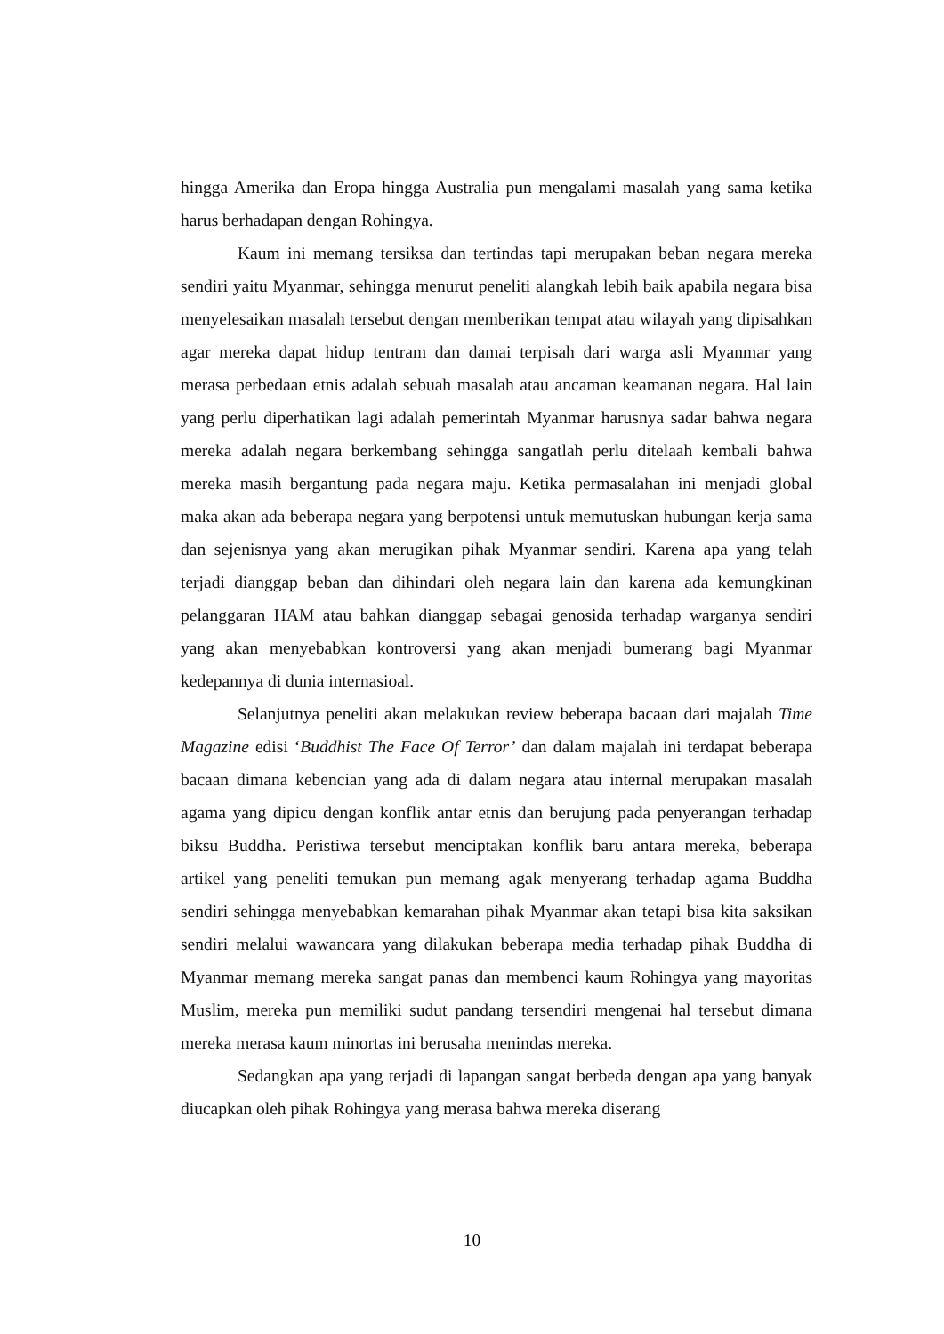hingga Amerika dan Eropa hingga Australia pun mengalami masalah yang sama ketika harus berhadapan dengan Rohingya.
Kaum ini memang tersiksa dan tertindas tapi merupakan beban negara mereka sendiri yaitu Myanmar, sehingga menurut peneliti alangkah lebih baik apabila negara bisa menyelesaikan masalah tersebut dengan memberikan tempat atau wilayah yang dipisahkan agar mereka dapat hidup tentram dan damai terpisah dari warga asli Myanmar yang merasa perbedaan etnis adalah sebuah masalah atau ancaman keamanan negara. Hal lain yang perlu diperhatikan lagi adalah pemerintah Myanmar harusnya sadar bahwa negara mereka adalah negara berkembang sehingga sangatlah perlu ditelaah kembali bahwa mereka masih bergantung pada negara maju. Ketika permasalahan ini menjadi global maka akan ada beberapa negara yang berpotensi untuk memutuskan hubungan kerja sama dan sejenisnya yang akan merugikan pihak Myanmar sendiri. Karena apa yang telah terjadi dianggap beban dan dihindari oleh negara lain dan karena ada kemungkinan pelanggaran HAM atau bahkan dianggap sebagai genosida terhadap warganya sendiri yang akan menyebabkan kontroversi yang akan menjadi bumerang bagi Myanmar kedepannya di dunia internasioal.
Selanjutnya peneliti akan melakukan review beberapa bacaan dari majalah Time Magazine edisi ‘Buddhist The Face Of Terror’ dan dalam majalah ini terdapat beberapa bacaan dimana kebencian yang ada di dalam negara atau internal merupakan masalah agama yang dipicu dengan konflik antar etnis dan berujung pada penyerangan terhadap biksu Buddha. Peristiwa tersebut menciptakan konflik baru antara mereka, beberapa artikel yang peneliti temukan pun memang agak menyerang terhadap agama Buddha sendiri sehingga menyebabkan kemarahan pihak Myanmar akan tetapi bisa kita saksikan sendiri melalui wawancara yang dilakukan beberapa media terhadap pihak Buddha di Myanmar memang mereka sangat panas dan membenci kaum Rohingya yang mayoritas Muslim, mereka pun memiliki sudut pandang tersendiri mengenai hal tersebut dimana mereka merasa kaum minortas ini berusaha menindas mereka.
Sedangkan apa yang terjadi di lapangan sangat berbeda dengan apa yang banyak diucapkan oleh pihak Rohingya yang merasa bahwa mereka diserang
10